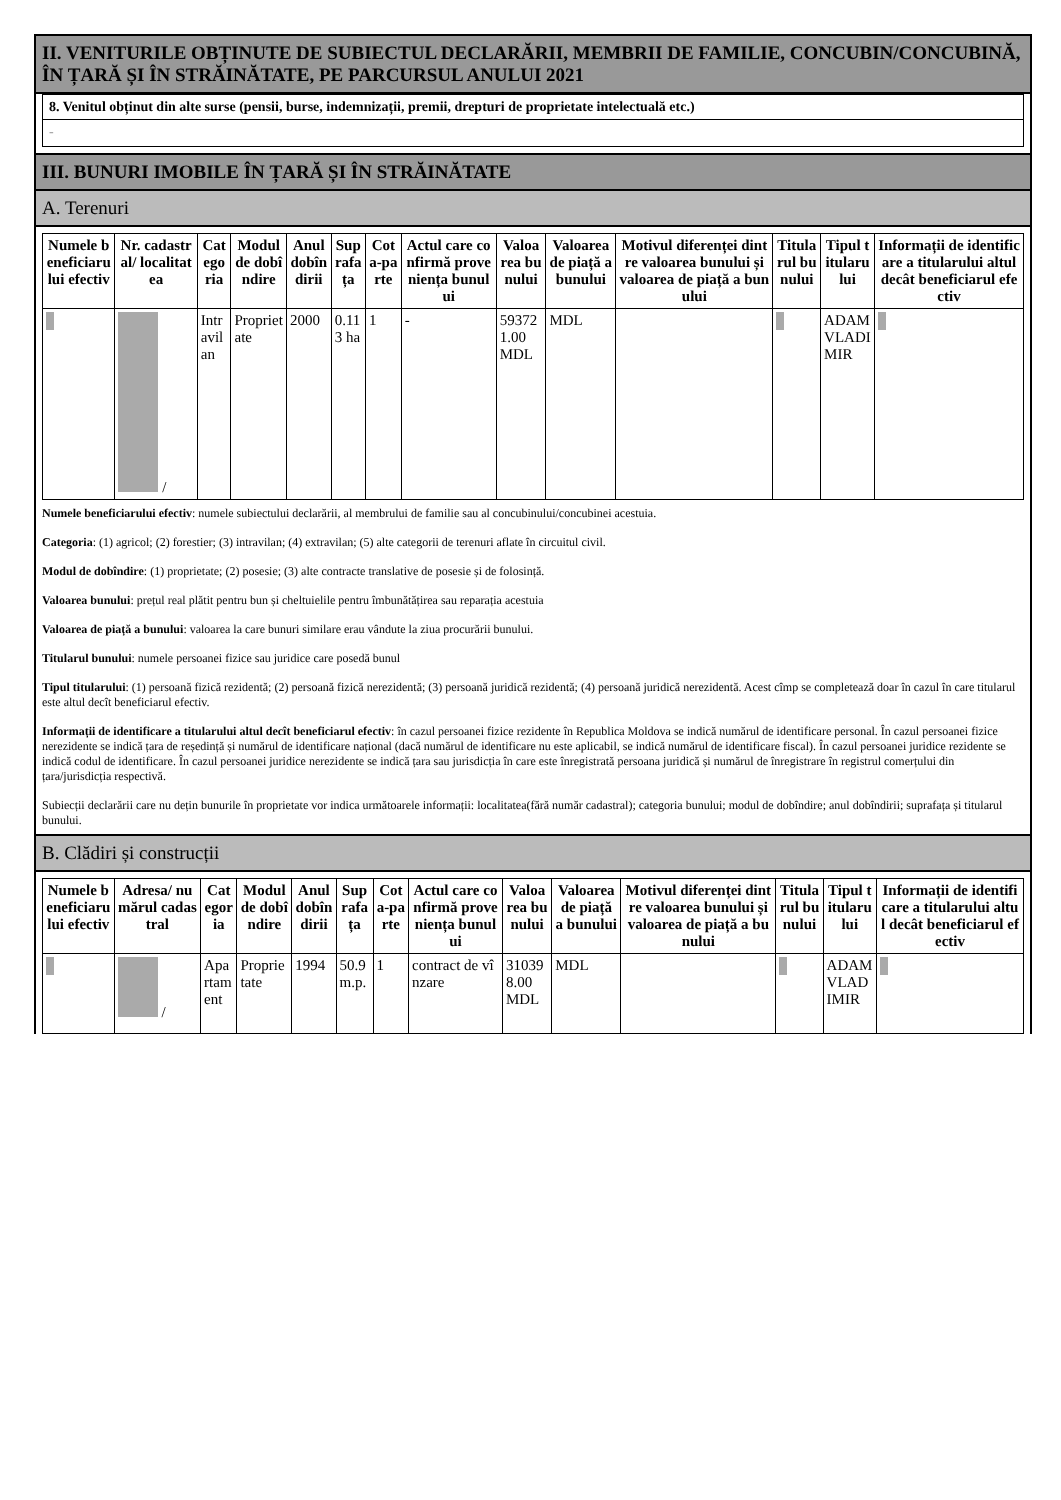II. VENITURILE OBȚINUTE DE SUBIECTUL DECLARĂRII, MEMBRII DE FAMILIE, CONCUBIN/CONCUBINĂ, ÎN ȚARĂ ȘI ÎN STRĂINĂTATE, PE PARCURSUL ANULUI 2021
8. Venitul obținut din alte surse (pensii, burse, indemnizații, premii, drepturi de proprietate intelectuală etc.)
-
III. BUNURI IMOBILE ÎN ȚARĂ ȘI ÎN STRĂINĂTATE
A. Terenuri
| Numele beneficiarului efectiv | Nr. cadastral/ localitatea | Categoria | Modul de dobîndire | Anul dobîndirii | Suprafața | Cota-parte | Actul care confirmă proveniența bunului | Valoarea bunului | Valoarea de piață a bunului | Motivul diferenței dintre valoarea bunului și valoarea de piață a bunului | Titularul bunului | Tipul titularului | Informații de identificare a titularului altul decât beneficiarul efectiv |
| --- | --- | --- | --- | --- | --- | --- | --- | --- | --- | --- | --- | --- | --- |
| | / | Intravilan | Proprietate | 2000 | 0.113 ha | 1 | - | 593721.00 MDL | MDL | | | ADAM VLADIMIR | |
Numele beneficiarului efectiv: numele subiectului declarării, al membrului de familie sau al concubinului/concubinei acestuia.
Categoria: (1) agricol; (2) forestier; (3) intravilan; (4) extravilan; (5) alte categorii de terenuri aflate în circuitul civil.
Modul de dobîndire: (1) proprietate; (2) posesie; (3) alte contracte translative de posesie și de folosință.
Valoarea bunului: prețul real plătit pentru bun și cheltuielile pentru îmbunătățirea sau reparația acestuia
Valoarea de piață a bunului: valoarea la care bunuri similare erau vândute la ziua procurării bunului.
Titularul bunului: numele persoanei fizice sau juridice care posedă bunul
Tipul titularului: (1) persoană fizică rezidentă; (2) persoană fizică nerezidentă; (3) persoană juridică rezidentă; (4) persoană juridică nerezidentă. Acest cîmp se completează doar în cazul în care titularul este altul decît beneficiarul efectiv.
Informații de identificare a titularului altul decît beneficiarul efectiv: în cazul persoanei fizice rezidente în Republica Moldova se indică numărul de identificare personal. În cazul persoanei fizice nerezidente se indică țara de reședință și numărul de identificare național (dacă numărul de identificare nu este aplicabil, se indică numărul de identificare fiscal). În cazul persoanei juridice rezidente se indică codul de identificare. În cazul persoanei juridice nerezidente se indică țara sau jurisdicția în care este înregistrată persoana juridică și numărul de înregistrare în registrul comerțului din țara/jurisdicția respectivă.
Subiecții declarării care nu dețin bunurile în proprietate vor indica următoarele informații: localitatea(fără număr cadastral); categoria bunului; modul de dobîndire; anul dobîndirii; suprafața și titularul bunului.
B. Clădiri și construcții
| Numele beneficiarului efectiv | Adresa/ numărul cadastral | Categoria | Modul de dobîndire | Anul dobîndirii | Suprafața | Cota-parte | Actul care confirmă proveniența bunului | Valoarea bunului | Valoarea de piață a bunului | Motivul diferenței dintre valoarea bunului și valoarea de piață a bunului | Titularul bunului | Tipul titularului | Informații de identificare a titularului altul decât beneficiarul efectiv |
| --- | --- | --- | --- | --- | --- | --- | --- | --- | --- | --- | --- | --- | --- |
| | / | Apartament | Proprietate | 1994 | 50.9 m.p. | 1 | contract de vînzare | 310398.00 MDL | MDL | | | ADAM VLADIMIR | |